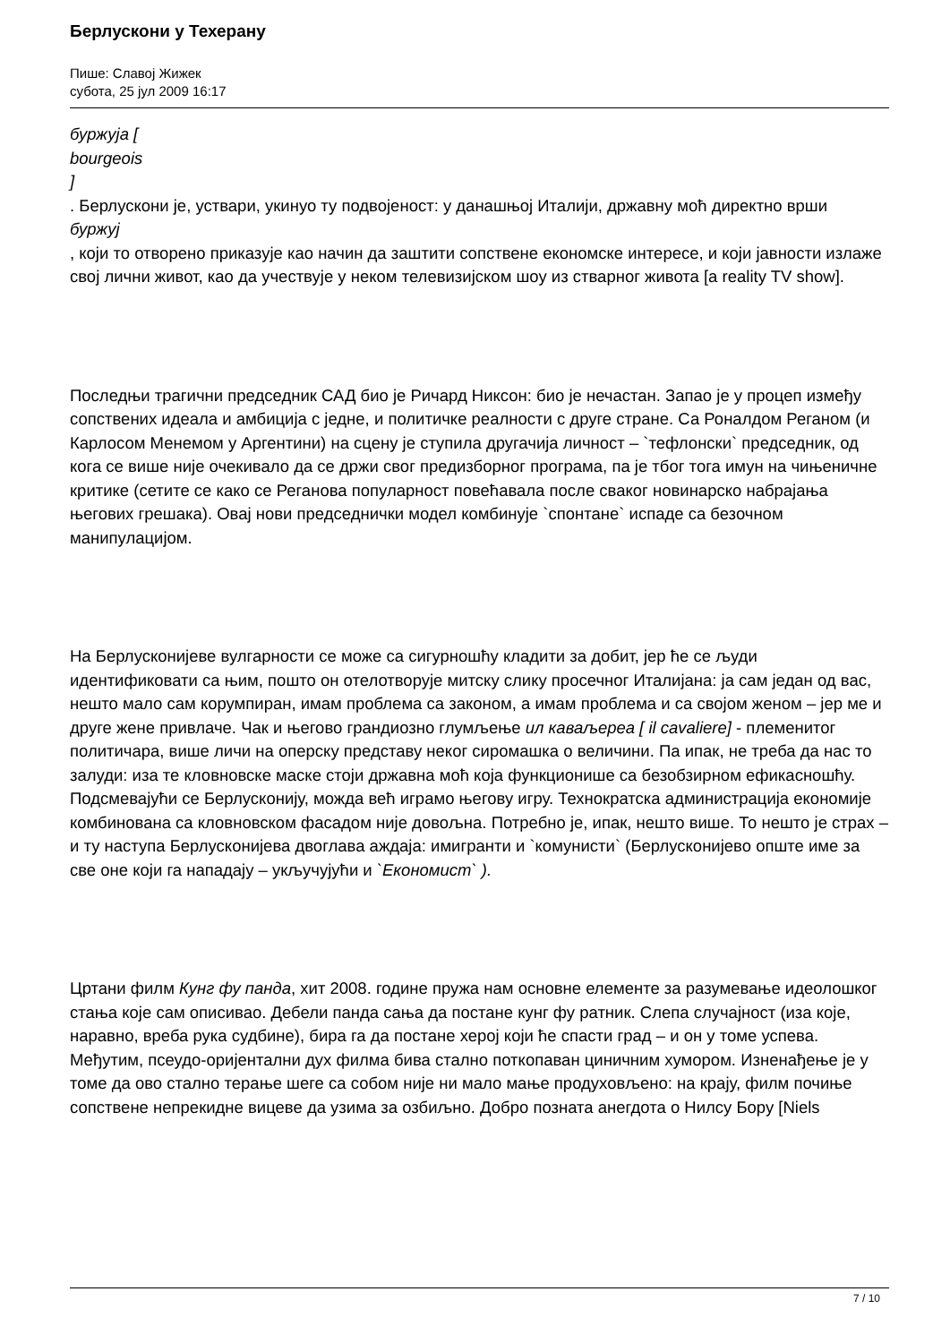Берлускони у Техерану
Пише: Славој Жижек
субота, 25 јул 2009 16:17
буржуја [
bourgeois
]
. Берлускони је, уствари, укинуо ту подвојеност: у данашњој Италији, државну моћ директно врши
буржуј
, који то отворено приказује као начин да заштити сопствене економске интересе, и који јавности излаже свој лични живот, као да учествује у неком телевизијском шоу из стварног живота [a reality TV show].
Последњи трагични председник САД био је Ричард Никсон: био је нечастан. Запао је у процеп између сопствених идеала и амбиција с једне, и политичке реалности с друге стране. Са Роналдом Реганом (и Карлосом Менемом у Аргентини) на сцену је ступила другачија личност – `тефлонски` председник, од кога се више није очекивало да се држи свог предизборног програма, па је тбог тога имун на чињеничне критике (сетите се како се Реганова популарност повећавала после сваког новинарско набрајања његових грешака). Овај нови председнички модел комбинује `спонтане` испаде са безочном манипулацијом.
На Берлусконијеве вулгарности се може са сигурношћу кладити за добит, јер ће се људи идентификовати са њим, пошто он отелотворује митску слику просечног Италијана: ја сам један од вас, нешто мало сам корумпиран, имам проблема са законом, а имам проблема и са својом женом – јер ме и друге жене привлаче. Чак и његово грандиозно глумљење ил каваљереа [ il cavaliere] - племенитог политичара, више личи на оперску представу неког сиромашка о величини. Па ипак, не треба да нас то залуди: иза те кловновске маске стоји државна моћ која функционише са безобзирном ефикасношћу. Подсмевајући се Берлусконију, можда већ играмо његову игру. Технократска администрација економије комбинована са кловновском фасадом није довољна. Потребно је, ипак, нешто више. То нешто је страх – и ту наступа Берлусконијева двоглава аждаја: имигранти и `комунисти` (Берлусконијево опште име за све оне који га нападају – укључујући и `Економист` ).
Цртани филм Кунг фу панда, хит 2008. године пружа нам основне елементе за разумевање идеолошког стања које сам описивао. Дебели панда сања да постане кунг фу ратник. Слепа случајност (иза које, наравно, вреба рука судбине), бира га да постане херој који ће спасти град – и он у томе успева. Међутим, псеудо-оријентални дух филма бива стално поткопаван циничним хумором. Изненађење је у томе да ово стално терање шеге са собом није ни мало мање продуховљено: на крају, филм почиње сопствене непрекидне вицеве да узима за озбиљно. Добро позната анегдота о Нилсу Бору [Niels
7 / 10